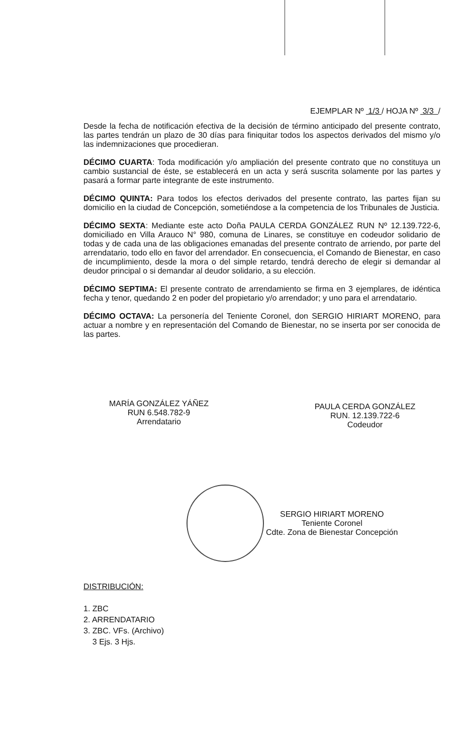EJEMPLAR Nº 1/3 / HOJA Nº 3/3 /
Desde la fecha de notificación efectiva de la decisión de término anticipado del presente contrato, las partes tendrán un plazo de 30 días para finiquitar todos los aspectos derivados del mismo y/o las indemnizaciones que procedieran.
DÉCIMO CUARTA: Toda modificación y/o ampliación del presente contrato que no constituya un cambio sustancial de éste, se establecerá en un acta y será suscrita solamente por las partes y pasará a formar parte integrante de este instrumento.
DÉCIMO QUINTA: Para todos los efectos derivados del presente contrato, las partes fijan su domicilio en la ciudad de Concepción, sometiéndose a la competencia de los Tribunales de Justicia.
DÉCIMO SEXTA: Mediante este acto Doña PAULA CERDA GONZÁLEZ RUN Nº 12.139.722-6, domiciliado en Villa Arauco N° 980, comuna de Linares, se constituye en codeudor solidario de todas y de cada una de las obligaciones emanadas del presente contrato de arriendo, por parte del arrendatario, todo ello en favor del arrendador. En consecuencia, el Comando de Bienestar, en caso de incumplimiento, desde la mora o del simple retardo, tendrá derecho de elegir si demandar al deudor principal o si demandar al deudor solidario, a su elección.
DÉCIMO SEPTIMA: El presente contrato de arrendamiento se firma en 3 ejemplares, de idéntica fecha y tenor, quedando 2 en poder del propietario y/o arrendador; y uno para el arrendatario.
DÉCIMO OCTAVA: La personería del Teniente Coronel, don SERGIO HIRIART MORENO, para actuar a nombre y en representación del Comando de Bienestar, no se inserta por ser conocida de las partes.
MARÍA GONZÁLEZ YÁÑEZ
RUN 6.548.782-9
Arrendatario
PAULA CERDA GONZÁLEZ
RUN. 12.139.722-6
Codeudor
SERGIO HIRIART MORENO
Teniente Coronel
Cdte. Zona de Bienestar Concepción
DISTRIBUCIÓN:
1. ZBC
2. ARRENDATARIO
3. ZBC. VFs. (Archivo)
3 Ejs. 3 Hjs.